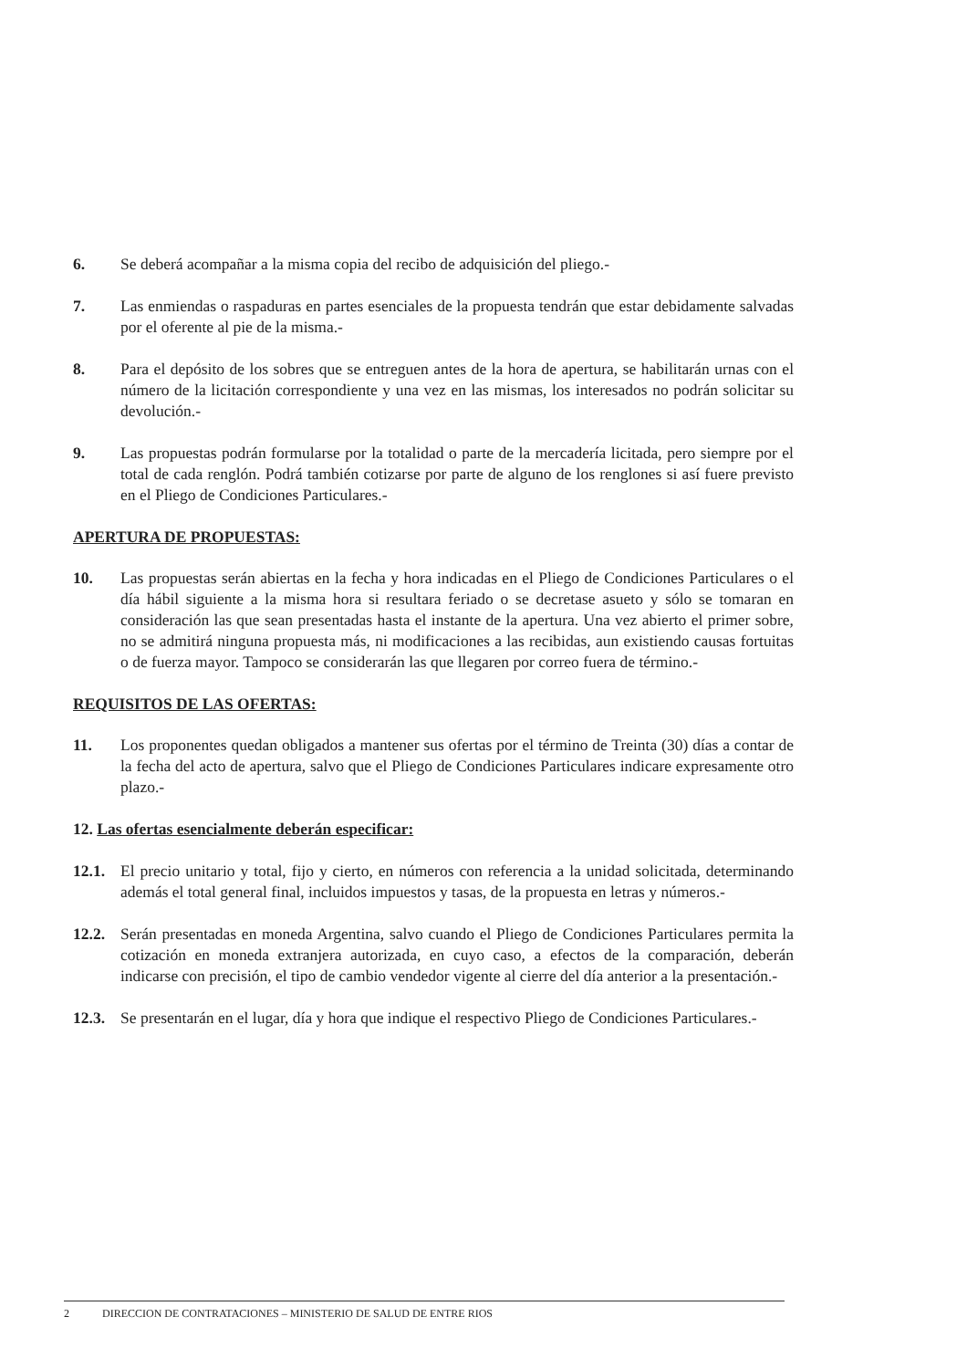6. Se deberá acompañar a la misma copia del recibo de adquisición del pliego.-
7. Las enmiendas o raspaduras en partes esenciales de la propuesta tendrán que estar debidamente salvadas por el oferente al pie de la misma.-
8. Para el depósito de los sobres que se entreguen antes de la hora de apertura, se habilitarán urnas con el número de la licitación correspondiente y una vez en las mismas, los interesados no podrán solicitar su devolución.-
9. Las propuestas podrán formularse por la totalidad o parte de la mercadería licitada, pero siempre por el total de cada renglón. Podrá también cotizarse por parte de alguno de los renglones si así fuere previsto en el Pliego de Condiciones Particulares.-
APERTURA DE PROPUESTAS:
10. Las propuestas serán abiertas en la fecha y hora indicadas en el Pliego de Condiciones Particulares o el día hábil siguiente a la misma hora si resultara feriado o se decretase asueto y sólo se tomaran en consideración las que sean presentadas hasta el instante de la apertura. Una vez abierto el primer sobre, no se admitirá ninguna propuesta más, ni modificaciones a las recibidas, aun existiendo causas fortuitas o de fuerza mayor. Tampoco se considerarán las que llegaren por correo fuera de término.-
REQUISITOS DE LAS OFERTAS:
11. Los proponentes quedan obligados a mantener sus ofertas por el término de Treinta (30) días a contar de la fecha del acto de apertura, salvo que el Pliego de Condiciones Particulares indicare expresamente otro plazo.-
12. Las ofertas esencialmente deberán especificar:
12.1. El precio unitario y total, fijo y cierto, en números con referencia a la unidad solicitada, determinando además el total general final, incluidos impuestos y tasas, de la propuesta en letras y números.-
12.2. Serán presentadas en moneda Argentina, salvo cuando el Pliego de Condiciones Particulares permita la cotización en moneda extranjera autorizada, en cuyo caso, a efectos de la comparación, deberán indicarse con precisión, el tipo de cambio vendedor vigente al cierre del día anterior a la presentación.-
12.3. Se presentarán en el lugar, día y hora que indique el respectivo Pliego de Condiciones Particulares.-
2 DIRECCION DE CONTRATACIONES – MINISTERIO DE SALUD DE ENTRE RIOS